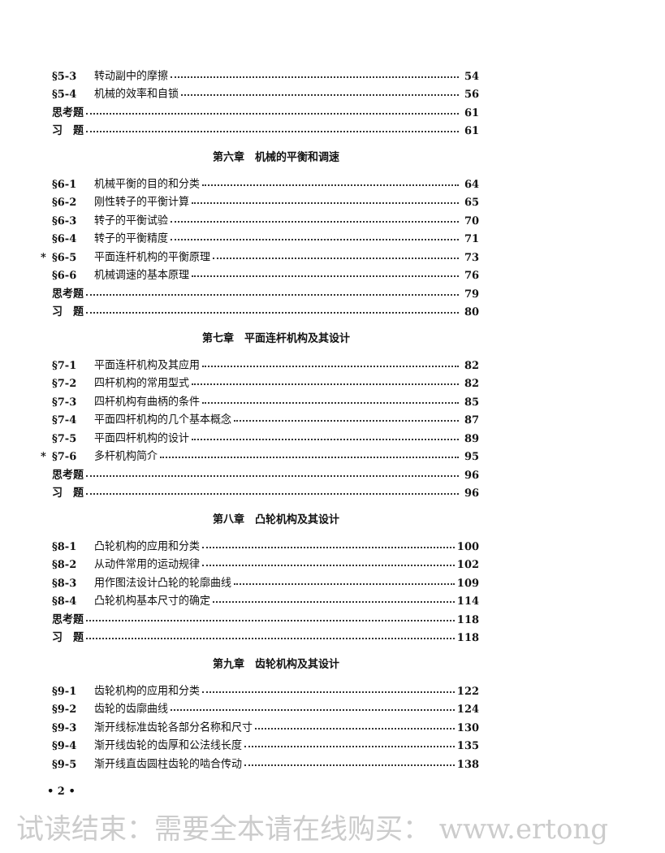§5-3 转动副中的摩擦 54
§5-4 机械的效率和自锁 56
思考题 61
习　题 61
第六章　机械的平衡和调速
§6-1 机械平衡的目的和分类 64
§6-2 刚性转子的平衡计算 65
§6-3 转子的平衡试验 70
§6-4 转子的平衡精度 71
* §6-5 平面连杆机构的平衡原理 73
§6-6 机械调速的基本原理 76
思考题 79
习　题 80
第七章　平面连杆机构及其设计
§7-1 平面连杆机构及其应用 82
§7-2 四杆机构的常用型式 82
§7-3 四杆机构有曲柄的条件 85
§7-4 平面四杆机构的几个基本概念 87
§7-5 平面四杆机构的设计 89
* §7-6 多杆机构简介 95
思考题 96
习　题 96
第八章　凸轮机构及其设计
§8-1 凸轮机构的应用和分类 100
§8-2 从动件常用的运动规律 102
§8-3 用作图法设计凸轮的轮廓曲线 109
§8-4 凸轮机构基本尺寸的确定 114
思考题 118
习　题 118
第九章　齿轮机构及其设计
§9-1 齿轮机构的应用和分类 122
§9-2 齿轮的齿廓曲线 124
§9-3 渐开线标准齿轮各部分名称和尺寸 130
§9-4 渐开线齿轮的齿厚和公法线长度 135
§9-5 渐开线直齿圆柱齿轮的啮合传动 138
• 2 •
试读结束：需要全本请在线购买： www.ertong